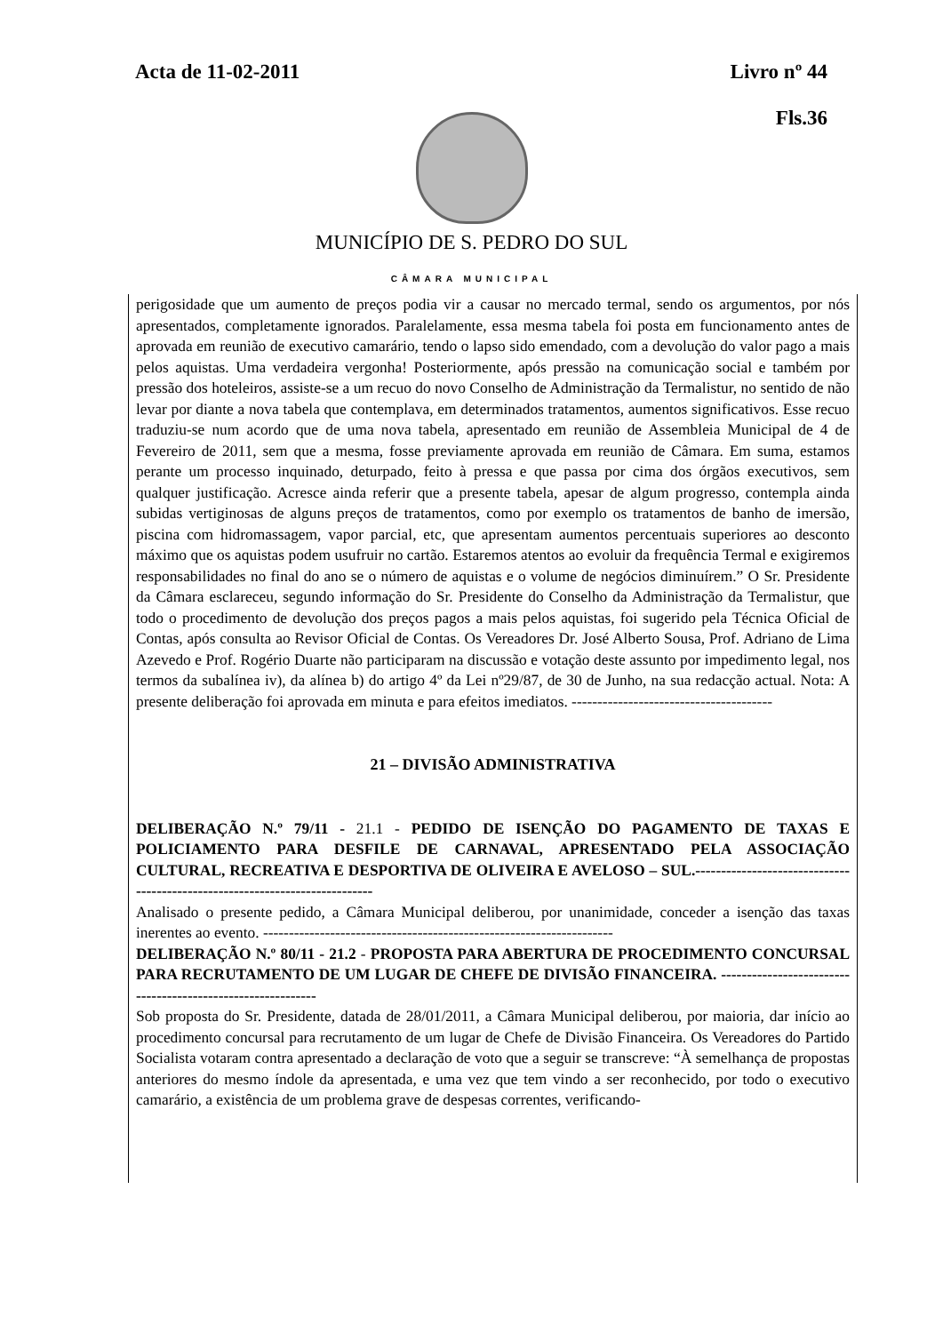Acta de 11-02-2011 Livro nº 44
Fls.36
MUNICÍPIO DE S. PEDRO DO SUL
CÂMARA MUNICIPAL
perigosidade que um aumento de preços podia vir a causar no mercado termal, sendo os argumentos, por nós apresentados, completamente ignorados. Paralelamente, essa mesma tabela foi posta em funcionamento antes de aprovada em reunião de executivo camarário, tendo o lapso sido emendado, com a devolução do valor pago a mais pelos aquistas. Uma verdadeira vergonha! Posteriormente, após pressão na comunicação social e também por pressão dos hoteleiros, assiste-se a um recuo do novo Conselho de Administração da Termalistur, no sentido de não levar por diante a nova tabela que contemplava, em determinados tratamentos, aumentos significativos. Esse recuo traduziu-se num acordo que de uma nova tabela, apresentado em reunião de Assembleia Municipal de 4 de Fevereiro de 2011, sem que a mesma, fosse previamente aprovada em reunião de Câmara. Em suma, estamos perante um processo inquinado, deturpado, feito à pressa e que passa por cima dos órgãos executivos, sem qualquer justificação. Acresce ainda referir que a presente tabela, apesar de algum progresso, contempla ainda subidas vertiginosas de alguns preços de tratamentos, como por exemplo os tratamentos de banho de imersão, piscina com hidromassagem, vapor parcial, etc, que apresentam aumentos percentuais superiores ao desconto máximo que os aquistas podem usufruir no cartão. Estaremos atentos ao evoluir da frequência Termal e exigiremos responsabilidades no final do ano se o número de aquistas e o volume de negócios diminuírem.” O Sr. Presidente da Câmara esclareceu, segundo informação do Sr. Presidente do Conselho da Administração da Termalistur, que todo o procedimento de devolução dos preços pagos a mais pelos aquistas, foi sugerido pela Técnica Oficial de Contas, após consulta ao Revisor Oficial de Contas. Os Vereadores Dr. José Alberto Sousa, Prof. Adriano de Lima Azevedo e Prof. Rogério Duarte não participaram na discussão e votação deste assunto por impedimento legal, nos termos da subalínea iv), da alínea b) do artigo 4º da Lei nº29/87, de 30 de Junho, na sua redacção actual. Nota: A presente deliberação foi aprovada em minuta e para efeitos imediatos. ---------------------------------------
21 – DIVISÃO ADMINISTRATIVA
DELIBERAÇÃO N.º 79/11 - 21.1 - PEDIDO DE ISENÇÃO DO PAGAMENTO DE TAXAS E POLICIAMENTO PARA DESFILE DE CARNAVAL, APRESENTADO PELA ASSOCIAÇÃO CULTURAL, RECREATIVA E DESPORTIVA DE OLIVEIRA E AVELOSO – SUL.----------------------------------------------------------------------------
Analisado o presente pedido, a Câmara Municipal deliberou, por unanimidade, conceder a isenção das taxas inerentes ao evento. --------------------------------------------------------------------
DELIBERAÇÃO N.º 80/11 - 21.2 - PROPOSTA PARA ABERTURA DE PROCEDIMENTO CONCURSAL PARA RECRUTAMENTO DE UM LUGAR DE CHEFE DE DIVISÃO FINANCEIRA. ------------------------------------------------------------
Sob proposta do Sr. Presidente, datada de 28/01/2011, a Câmara Municipal deliberou, por maioria, dar início ao procedimento concursal para recrutamento de um lugar de Chefe de Divisão Financeira. Os Vereadores do Partido Socialista votaram contra apresentado a declaração de voto que a seguir se transcreve: “À semelhança de propostas anteriores do mesmo índole da apresentada, e uma vez que tem vindo a ser reconhecido, por todo o executivo camarário, a existência de um problema grave de despesas correntes, verificando-